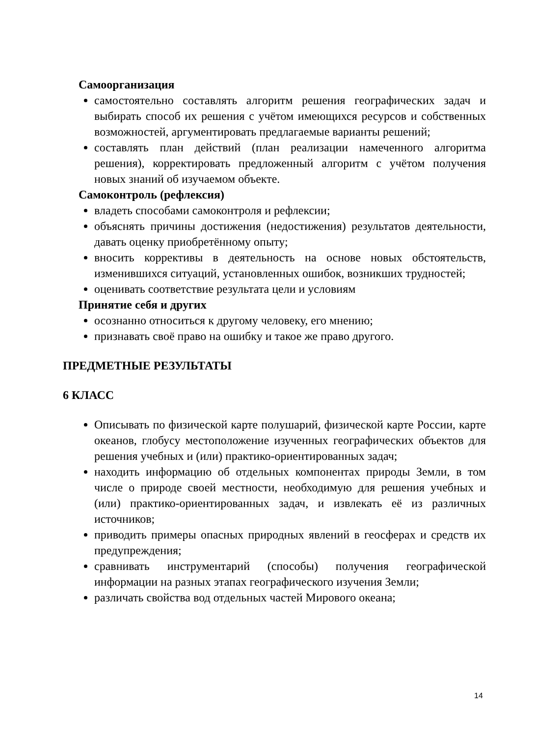Самоорганизация
самостоятельно составлять алгоритм решения географических задач и выбирать способ их решения с учётом имеющихся ресурсов и собственных возможностей, аргументировать предлагаемые варианты решений;
составлять план действий (план реализации намеченного алгоритма решения), корректировать предложенный алгоритм с учётом получения новых знаний об изучаемом объекте.
Самоконтроль (рефлексия)
владеть способами самоконтроля и рефлексии;
объяснять причины достижения (недостижения) результатов деятельности, давать оценку приобретённому опыту;
вносить коррективы в деятельность на основе новых обстоятельств, изменившихся ситуаций, установленных ошибок, возникших трудностей;
оценивать соответствие результата цели и условиям
Принятие себя и других
осознанно относиться к другому человеку, его мнению;
признавать своё право на ошибку и такое же право другого.
ПРЕДМЕТНЫЕ РЕЗУЛЬТАТЫ
6 КЛАСС
Описывать по физической карте полушарий, физической карте России, карте океанов, глобусу местоположение изученных географических объектов для решения учебных и (или) практико-ориентированных задач;
находить информацию об отдельных компонентах природы Земли, в том числе о природе своей местности, необходимую для решения учебных и (или) практико-ориентированных задач, и извлекать её из различных источников;
приводить примеры опасных природных явлений в геосферах и средств их предупреждения;
сравнивать инструментарий (способы) получения географической информации на разных этапах географического изучения Земли;
различать свойства вод отдельных частей Мирового океана;
14